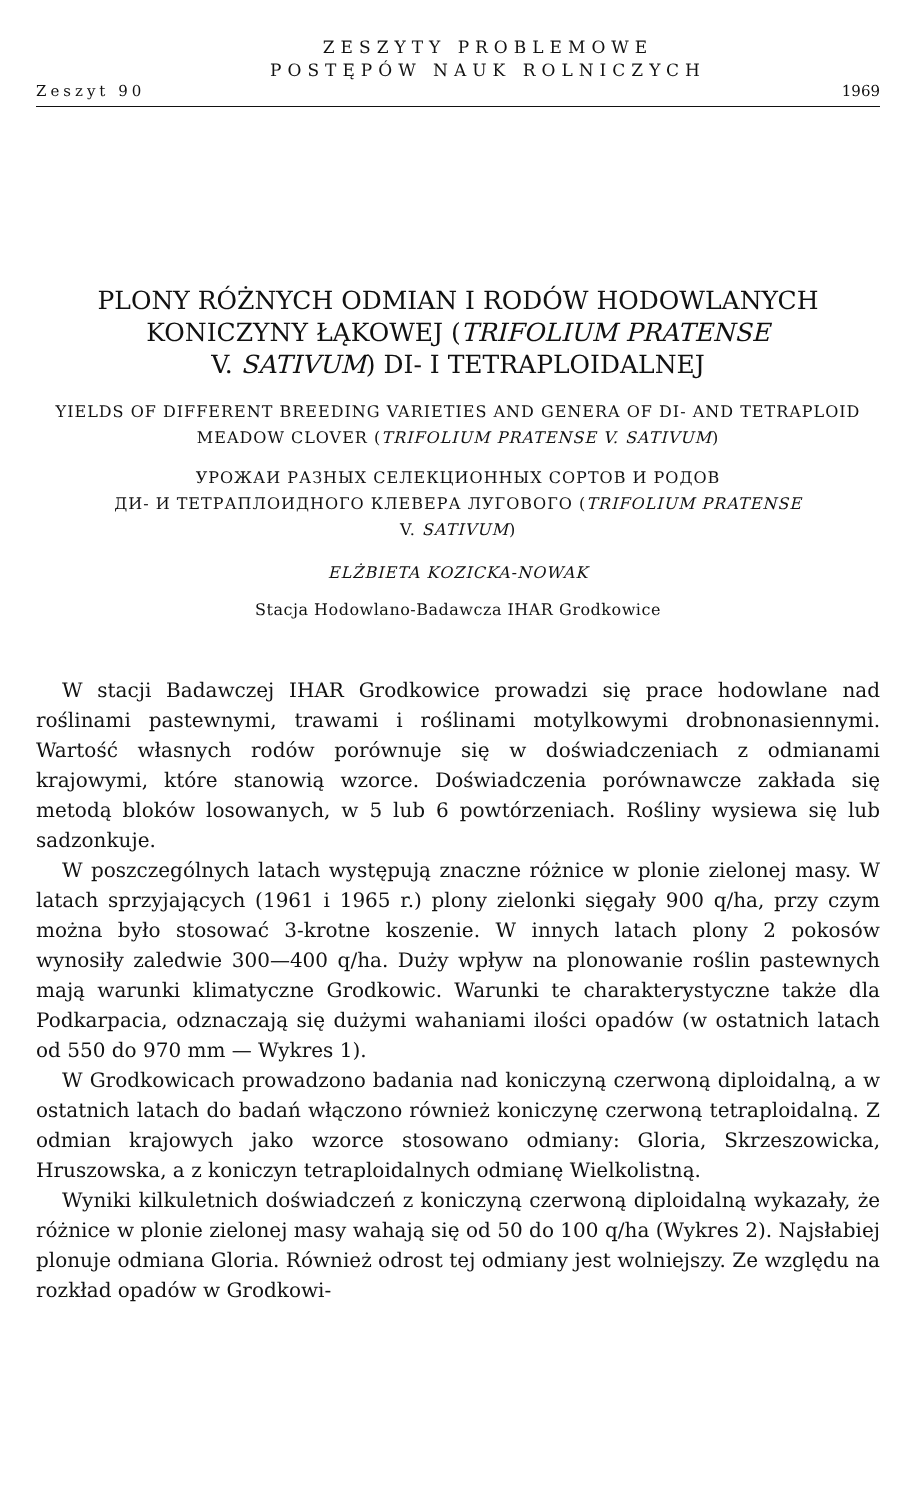ZESZYTY PROBLEMOWE
POSTĘPÓW NAUK ROLNICZYCH
Zeszyt 90 1969
PLONY RÓŻNYCH ODMIAN I RODÓW HODOWLANYCH KONICZYNY ŁĄKOWEJ (TRIFOLIUM PRATENSE
V. SATIVUM) DI- I TETRAPLOIDALNEJ
YIELDS OF DIFFERENT BREEDING VARIETIES AND GENERA OF DI- AND TETRAPLOID MEADOW CLOVER (TRIFOLIUM PRATENSE V. SATIVUM)
УРОЖАИ РАЗНЫХ СЕЛЕКЦИОННЫХ СОРТОВ И РОДОВ
ДИ- И ТЕТРАПЛОИДНОГО КЛЕВЕРА ЛУГОВОГО (TRIFOLIUM PRATENSE
V. SATIVUM)
ELŻBIETA KOZICKA-NOWAK
Stacja Hodowlano-Badawcza IHAR Grodkowice
W stacji Badawczej IHAR Grodkowice prowadzi się prace hodowlane nad roślinami pastewnymi, trawami i roślinami motylkowymi drobnonasiennymi. Wartość własnych rodów porównuje się w doświadczeniach z odmianami krajowymi, które stanowią wzorce. Doświadczenia porównawcze zakłada się metodą bloków losowanych, w 5 lub 6 powtórzeniach. Rośliny wysiewa się lub sadzonkuje.
W poszczególnych latach występują znaczne różnice w plonie zielonej masy. W latach sprzyjających (1961 i 1965 r.) plony zielonki sięgały 900 q/ha, przy czym można było stosować 3-krotne koszenie. W innych latach plony 2 pokosów wynosiły zaledwie 300—400 q/ha. Duży wpływ na plonowanie roślin pastewnych mają warunki klimatyczne Grodkowic. Warunki te charakterystyczne także dla Podkarpacia, odznaczają się dużymi wahaniami ilości opadów (w ostatnich latach od 550 do 970 mm — Wykres 1).
W Grodkowicach prowadzono badania nad koniczyną czerwoną diploidalną, a w ostatnich latach do badań włączono również koniczynę czerwoną tetraploidalną. Z odmian krajowych jako wzorce stosowano odmiany: Gloria, Skrzeszowicka, Hruszowska, a z koniczyn tetraploidalnych odmianę Wielkolistną.
Wyniki kilkuletnich doświadczeń z koniczyną czerwoną diploidalną wykazały, że różnice w plonie zielonej masy wahają się od 50 do 100 q/ha (Wykres 2). Najsłabiej plonuje odmiana Gloria. Również odrost tej odmiany jest wolniejszy. Ze względu na rozkład opadów w Grodkowi-